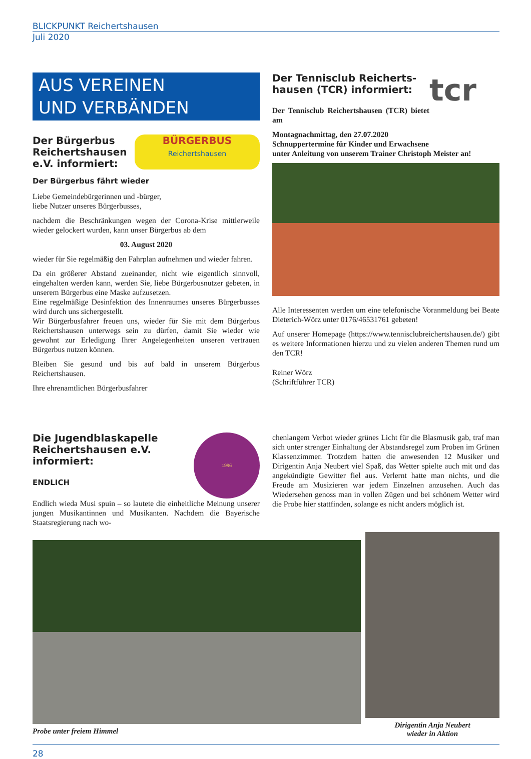BLICKPUNKT Reichertshausen
Juli 2020
AUS VEREINEN
UND VERBÄNDEN
Der Bürgerbus Reichertshausen e.V. informiert:
BÜRGERBUS
Reichertshausen
Der Bürgerbus fährt wieder
Liebe Gemeindebürgerinnen und -bürger,
liebe Nutzer unseres Bürgerbusses,
nachdem die Beschränkungen wegen der Corona-Krise mittlerweile wieder gelockert wurden, kann unser Bürgerbus ab dem
03. August 2020
wieder für Sie regelmäßig den Fahrplan aufnehmen und wieder fahren.
Da ein größerer Abstand zueinander, nicht wie eigentlich sinnvoll, eingehalten werden kann, werden Sie, liebe Bürgerbusnutzer gebeten, in unserem Bürgerbus eine Maske aufzusetzen.
Eine regelmäßige Desinfektion des Innenraumes unseres Bürgerbusses wird durch uns sichergestellt.
Wir Bürgerbusfahrer freuen uns, wieder für Sie mit dem Bürgerbus Reichertshausen unterwegs sein zu dürfen, damit Sie wieder wie gewohnt zur Erledigung Ihrer Angelegenheiten unseren vertrauen Bürgerbus nutzen können.
Bleiben Sie gesund und bis auf bald in unserem Bürgerbus Reichertshausen.
Ihre ehrenamtlichen Bürgerbusfahrer
Der Tennisclub Reicherts-hausen (TCR) informiert:
Der Tennisclub Reichertshausen (TCR) bietet am
tcr
Montagnachmittag, den 27.07.2020
Schnuppertermine für Kinder und Erwachsene
unter Anleitung von unserem Trainer Christoph Meister an!
Alle Interessenten werden um eine telefonische Voranmeldung bei Beate Dieterich-Wörz unter 0176/46531761 gebeten!
Auf unserer Homepage (https://www.tennisclubreichertshausen.de/) gibt es weitere Informationen hierzu und zu vielen anderen Themen rund um den TCR!
Reiner Wörz
(Schriftführer TCR)
Die Jugendblaskapelle Reichertshausen e.V. informiert:
ENDLICH
1996
Endlich wieda Musi spuin – so lautete die einheitliche Meinung unserer jungen Musikantinnen und Musikanten. Nachdem die Bayerische Staatsregierung nach wo-
chenlangem Verbot wieder grünes Licht für die Blasmusik gab, traf man sich unter strenger Einhaltung der Abstandsregel zum Proben im Grünen Klassenzimmer. Trotzdem hatten die anwesenden 12 Musiker und Dirigentin Anja Neubert viel Spaß, das Wetter spielte auch mit und das angekündigte Gewitter fiel aus. Verlernt hatte man nichts, und die Freude am Musizieren war jedem Einzelnen anzusehen. Auch das Wiedersehen genoss man in vollen Zügen und bei schönem Wetter wird die Probe hier stattfinden, solange es nicht anders möglich ist.
Probe unter freiem Himmel
Dirigentin Anja Neubert
wieder in Aktion
28